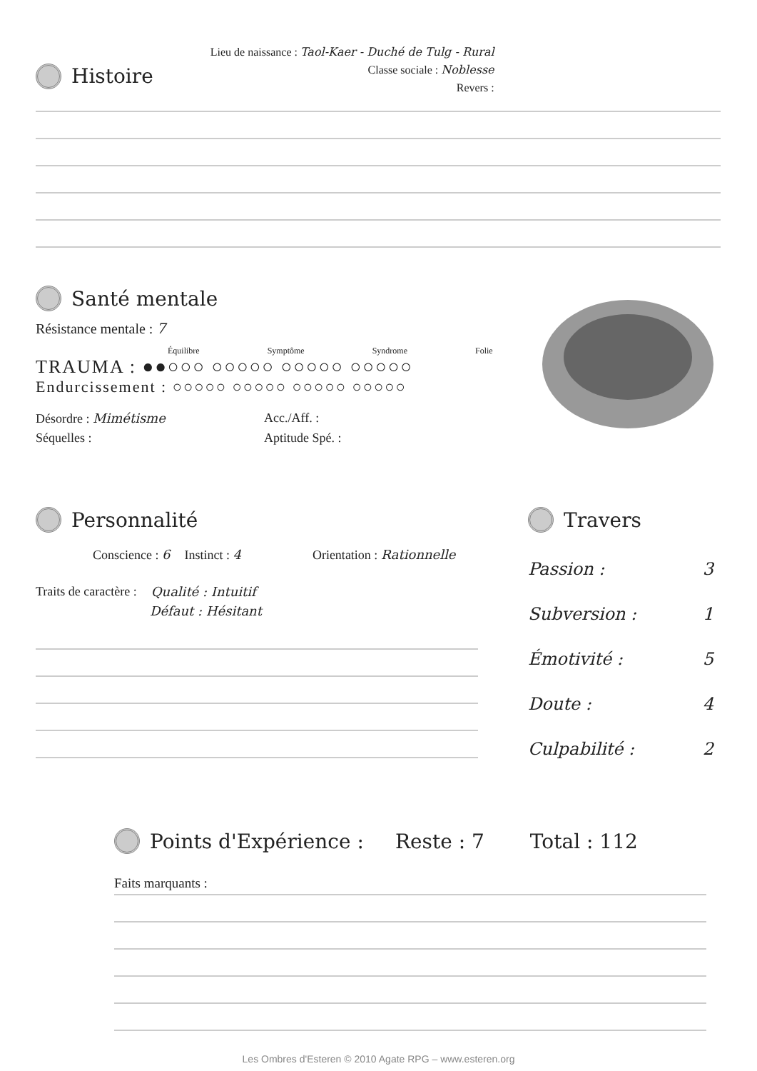Histoire
Lieu de naissance : Taol-Kaer - Duché de Tulg - Rural
Classe sociale : Noblesse
Revers :
Santé mentale
Résistance mentale : 7
Équilibre Symptôme Syndrome Folie
TRAUMA : ●●○○○ ○○○○○ ○○○○○ ○○○○○
Endurcissement : ○○○○○ ○○○○○ ○○○○○ ○○○○○
Désordre : Mimétisme Acc./Aff. :
Séquelles : Aptitude Spé. :
Personnalité
Conscience : 6 Instinct : 4 Orientation : Rationnelle
Traits de caractère : Qualité : Intuitif
Défaut : Hésitant
Travers
Passion : 3
Subversion : 1
Émotivité : 5
Doute : 4
Culpabilité : 2
Points d'Expérience : Reste : 7 Total : 112
Faits marquants :
Les Ombres d'Esteren © 2010 Agate RPG – www.esteren.org